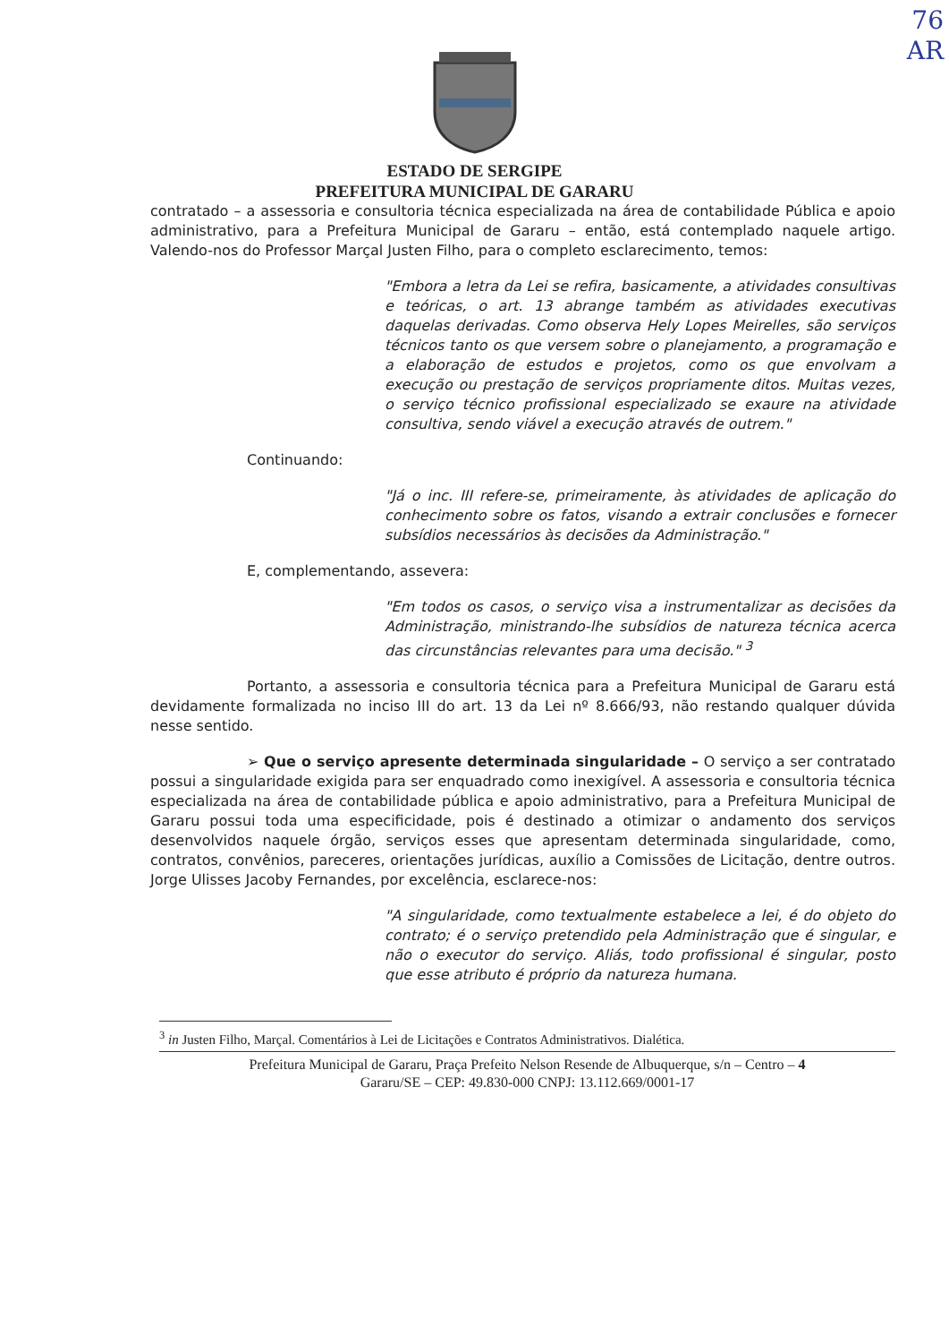76
AR
ESTADO DE SERGIPE
PREFEITURA MUNICIPAL DE GARARU
contratado – a assessoria e consultoria técnica especializada na área de contabilidade Pública e apoio administrativo, para a Prefeitura Municipal de Gararu – então, está contemplado naquele artigo. Valendo-nos do Professor Marçal Justen Filho, para o completo esclarecimento, temos:
"Embora a letra da Lei se refira, basicamente, a atividades consultivas e teóricas, o art. 13 abrange também as atividades executivas daquelas derivadas. Como observa Hely Lopes Meirelles, são serviços técnicos tanto os que versem sobre o planejamento, a programação e a elaboração de estudos e projetos, como os que envolvam a execução ou prestação de serviços propriamente ditos. Muitas vezes, o serviço técnico profissional especializado se exaure na atividade consultiva, sendo viável a execução através de outrem."
Continuando:
"Já o inc. III refere-se, primeiramente, às atividades de aplicação do conhecimento sobre os fatos, visando a extrair conclusões e fornecer subsídios necessários às decisões da Administração."
E, complementando, assevera:
"Em todos os casos, o serviço visa a instrumentalizar as decisões da Administração, ministrando-lhe subsídios de natureza técnica acerca das circunstâncias relevantes para uma decisão." <sup>3</sup>
Portanto, a assessoria e consultoria técnica para a Prefeitura Municipal de Gararu está devidamente formalizada no inciso III do art. 13 da Lei nº 8.666/93, não restando qualquer dúvida nesse sentido.
➢ Que o serviço apresente determinada singularidade – O serviço a ser contratado possui a singularidade exigida para ser enquadrado como inexigível. A assessoria e consultoria técnica especializada na área de contabilidade pública e apoio administrativo, para a Prefeitura Municipal de Gararu possui toda uma especificidade, pois é destinado a otimizar o andamento dos serviços desenvolvidos naquele órgão, serviços esses que apresentam determinada singularidade, como, contratos, convênios, pareceres, orientações jurídicas, auxílio a Comissões de Licitação, dentre outros. Jorge Ulisses Jacoby Fernandes, por excelência, esclarece-nos:
"A singularidade, como textualmente estabelece a lei, é do objeto do contrato; é o serviço pretendido pela Administração que é singular, e não o executor do serviço. Aliás, todo profissional é singular, posto que esse atributo é próprio da natureza humana.
<sup>3</sup> in Justen Filho, Marçal. Comentários à Lei de Licitações e Contratos Administrativos. Dialética.
Prefeitura Municipal de Gararu, Praça Prefeito Nelson Resende de Albuquerque, s/n – Centro – 4
Gararu/SE – CEP: 49.830-000 CNPJ: 13.112.669/0001-17